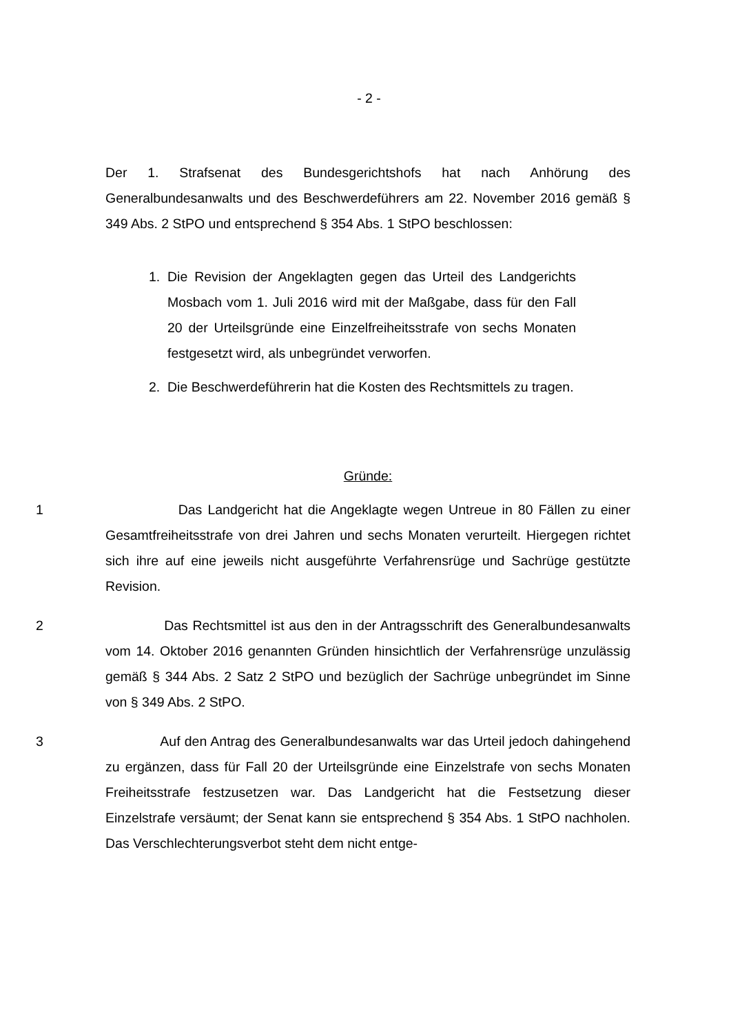- 2 -
Der 1. Strafsenat des Bundesgerichtshofs hat nach Anhörung des Generalbundesanwalts und des Beschwerdeführers am 22. November 2016 gemäß § 349 Abs. 2 StPO und entsprechend § 354 Abs. 1 StPO beschlossen:
1. Die Revision der Angeklagten gegen das Urteil des Landgerichts Mosbach vom 1. Juli 2016 wird mit der Maßgabe, dass für den Fall 20 der Urteilsgründe eine Einzelfreiheitsstrafe von sechs Monaten festgesetzt wird, als unbegründet verworfen.
2. Die Beschwerdeführerin hat die Kosten des Rechtsmittels zu tragen.
Gründe:
1 Das Landgericht hat die Angeklagte wegen Untreue in 80 Fällen zu einer Gesamtfreiheitsstrafe von drei Jahren und sechs Monaten verurteilt. Hiergegen richtet sich ihre auf eine jeweils nicht ausgeführte Verfahrensrüge und Sachrüge gestützte Revision.
2 Das Rechtsmittel ist aus den in der Antragsschrift des Generalbundesanwalts vom 14. Oktober 2016 genannten Gründen hinsichtlich der Verfahrensrüge unzulässig gemäß § 344 Abs. 2 Satz 2 StPO und bezüglich der Sachrüge unbegründet im Sinne von § 349 Abs. 2 StPO.
3 Auf den Antrag des Generalbundesanwalts war das Urteil jedoch dahingehend zu ergänzen, dass für Fall 20 der Urteilsgründe eine Einzelstrafe von sechs Monaten Freiheitsstrafe festzusetzen war. Das Landgericht hat die Festsetzung dieser Einzelstrafe versäumt; der Senat kann sie entsprechend § 354 Abs. 1 StPO nachholen. Das Verschlechterungsverbot steht dem nicht entge-